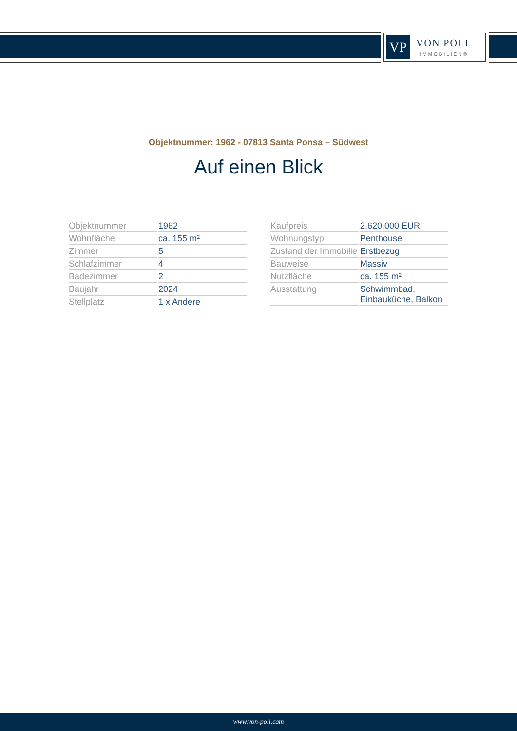VP
VON POLL
IMMOBILIEN®
Objektnummer: 1962 - 07813 Santa Ponsa – Südwest
Auf einen Blick
| Objektnummer | 1962 |
| Wohnfläche | ca. 155 m² |
| Zimmer | 5 |
| Schlafzimmer | 4 |
| Badezimmer | 2 |
| Baujahr | 2024 |
| Stellplatz | 1 x Andere |
| Kaufpreis | 2.620.000 EUR |
| Wohnungstyp | Penthouse |
| Zustand der Immobilie | Erstbezug |
| Bauweise | Massiv |
| Nutzfläche | ca. 155 m² |
| Ausstattung | Schwimmbad, Einbauküche, Balkon |
www.von-poll.com